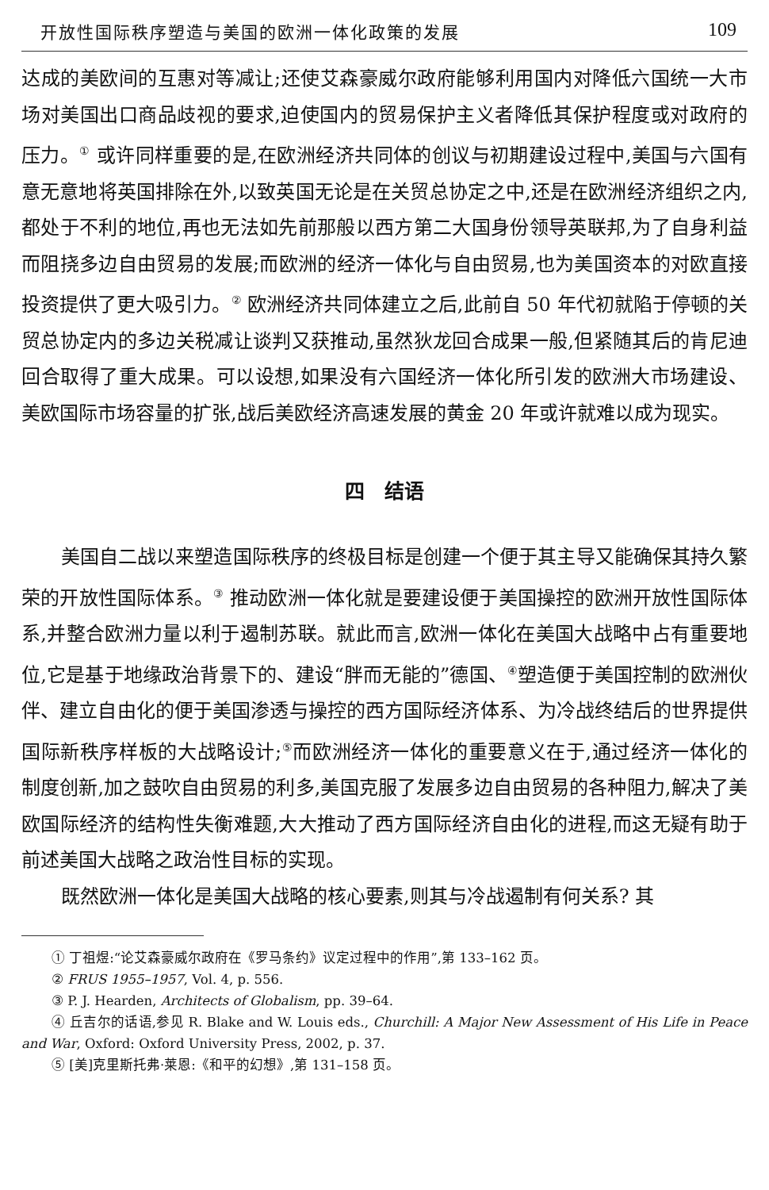开放性国际秩序塑造与美国的欧洲一体化政策的发展 109
达成的美欧间的互惠对等减让;还使艾森豪威尔政府能够利用国内对降低六国统一大市场对美国出口商品歧视的要求,迫使国内的贸易保护主义者降低其保护程度或对政府的压力。<sup>①</sup> 或许同样重要的是,在欧洲经济共同体的创议与初期建设过程中,美国与六国有意无意地将英国排除在外,以致英国无论是在关贸总协定之中,还是在欧洲经济组织之内,都处于不利的地位,再也无法如先前那般以西方第二大国身份领导英联邦,为了自身利益而阻挠多边自由贸易的发展;而欧洲的经济一体化与自由贸易,也为美国资本的对欧直接投资提供了更大吸引力。<sup>②</sup> 欧洲经济共同体建立之后,此前自 50 年代初就陷于停顿的关贸总协定内的多边关税减让谈判又获推动,虽然狄龙回合成果一般,但紧随其后的肯尼迪回合取得了重大成果。可以设想,如果没有六国经济一体化所引发的欧洲大市场建设、美欧国际市场容量的扩张,战后美欧经济高速发展的黄金 20 年或许就难以成为现实。
四　结语
美国自二战以来塑造国际秩序的终极目标是创建一个便于其主导又能确保其持久繁荣的开放性国际体系。<sup>③</sup> 推动欧洲一体化就是要建设便于美国操控的欧洲开放性国际体系,并整合欧洲力量以利于遏制苏联。就此而言,欧洲一体化在美国大战略中占有重要地位,它是基于地缘政治背景下的、建设“胖而无能的”德国、<sup>④</sup>塑造便于美国控制的欧洲伙伴、建立自由化的便于美国渗透与操控的西方国际经济体系、为冷战终结后的世界提供国际新秩序样板的大战略设计;<sup>⑤</sup>而欧洲经济一体化的重要意义在于,通过经济一体化的制度创新,加之鼓吹自由贸易的利多,美国克服了发展多边自由贸易的各种阻力,解决了美欧国际经济的结构性失衡难题,大大推动了西方国际经济自由化的进程,而这无疑有助于前述美国大战略之政治性目标的实现。
既然欧洲一体化是美国大战略的核心要素,则其与冷战遏制有何关系? 其
① 丁祖煜:“论艾森豪威尔政府在《罗马条约》议定过程中的作用”,第 133–162 页。
② FRUS 1955–1957, Vol. 4, p. 556.
③ P. J. Hearden, Architects of Globalism, pp. 39–64.
④ 丘吉尔的话语,参见 R. Blake and W. Louis eds., Churchill: A Major New Assessment of His Life in Peace and War, Oxford: Oxford University Press, 2002, p. 37.
⑤ [美]克里斯托弗·莱恩:《和平的幻想》,第 131–158 页。